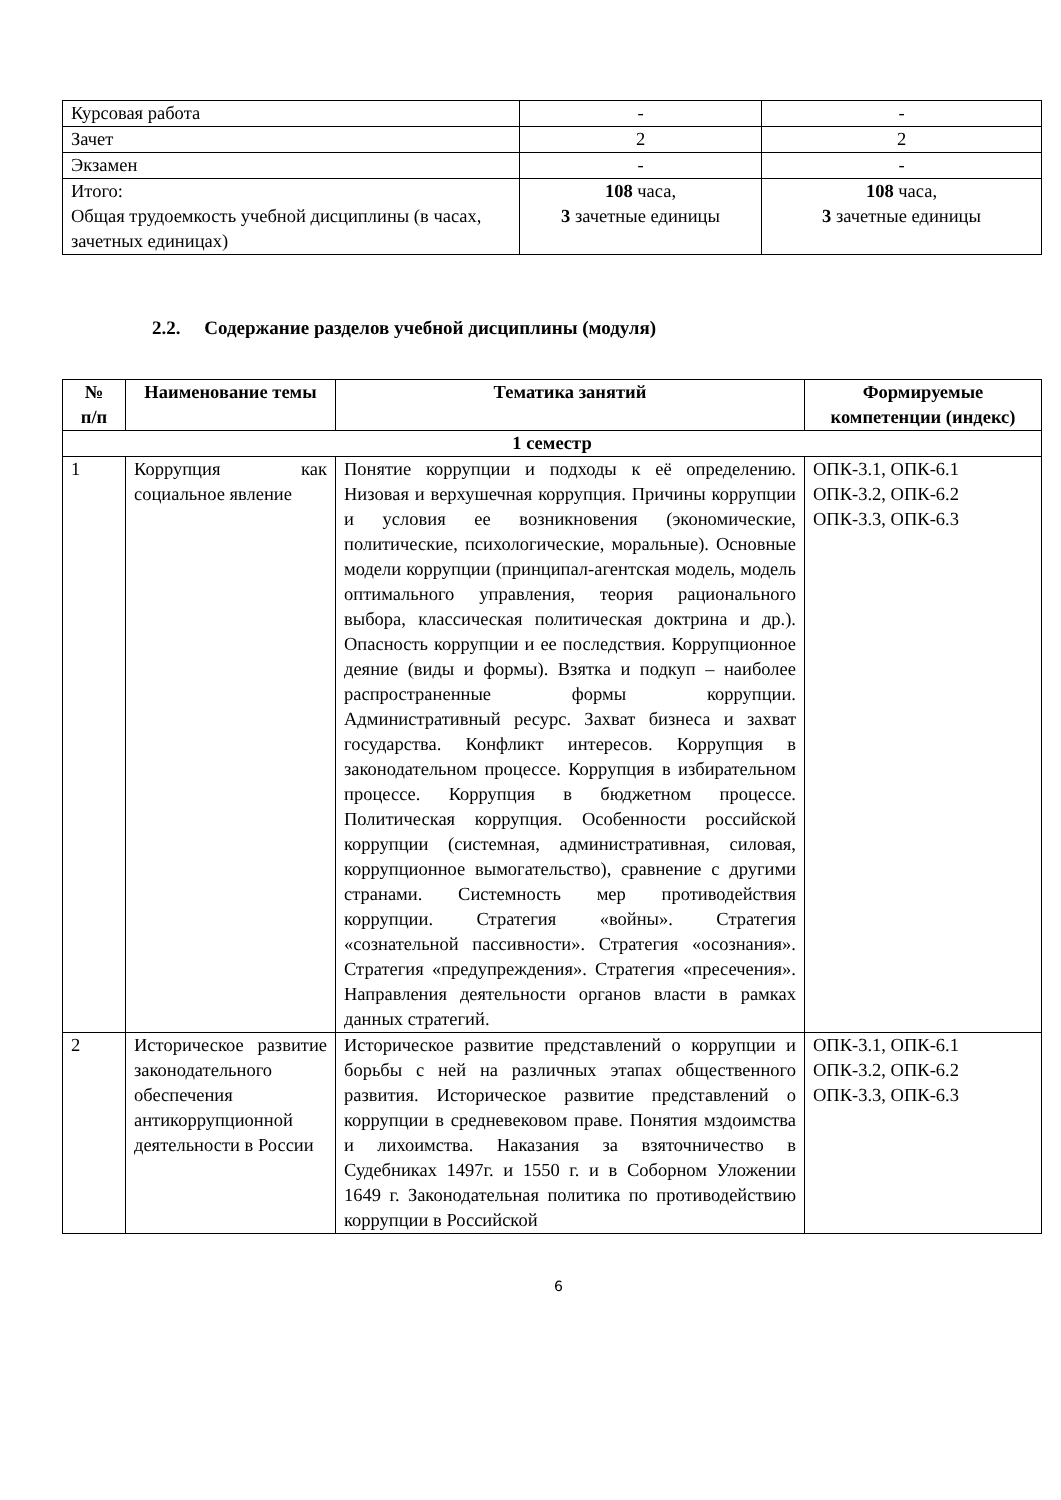| Курсовая работа | - | - |
| Зачет | 2 | 2 |
| Экзамен | - | - |
| Итого: Общая трудоемкость учебной дисциплины (в часах, зачетных единицах) | 108 часа, 3 зачетные единицы | 108 часа, 3 зачетные единицы |
2.2. Содержание разделов учебной дисциплины (модуля)
| № п/п | Наименование темы | Тематика занятий | Формируемые компетенции (индекс) |
| --- | --- | --- | --- |
| 1 семестр | | | |
| 1 | Коррупция как социальное явление | Понятие коррупции и подходы к её определению. Низовая и верхушечная коррупция. Причины коррупции и условия ее возникновения (экономические, политические, психологические, моральные). Основные модели коррупции (принципал-агентская модель, модель оптимального управления, теория рационального выбора, классическая политическая доктрина и др.). Опасность коррупции и ее последствия. Коррупционное деяние (виды и формы). Взятка и подкуп – наиболее распространенные формы коррупции. Административный ресурс. Захват бизнеса и захват государства. Конфликт интересов. Коррупция в законодательном процессе. Коррупция в избирательном процессе. Коррупция в бюджетном процессе. Политическая коррупция. Особенности российской коррупции (системная, административная, силовая, коррупционное вымогательство), сравнение с другими странами. Системность мер противодействия коррупции. Стратегия «войны». Стратегия «сознательной пассивности». Стратегия «осознания». Стратегия «предупреждения». Стратегия «пресечения». Направления деятельности органов власти в рамках данных стратегий. | ОПК-3.1, ОПК-6.1 ОПК-3.2, ОПК-6.2 ОПК-3.3, ОПК-6.3 |
| 2 | Историческое развитие законодательного обеспечения антикоррупционной деятельности в России | Историческое развитие представлений о коррупции и борьбы с ней на различных этапах общественного развития. Историческое развитие представлений о коррупции в средневековом праве. Понятия мздоимства и лихоимства. Наказания за взяточничество в Судебниках 1497г. и 1550 г. и в Соборном Уложении 1649 г. Законодательная политика по противодействию коррупции в Российской | ОПК-3.1, ОПК-6.1 ОПК-3.2, ОПК-6.2 ОПК-3.3, ОПК-6.3 |
6